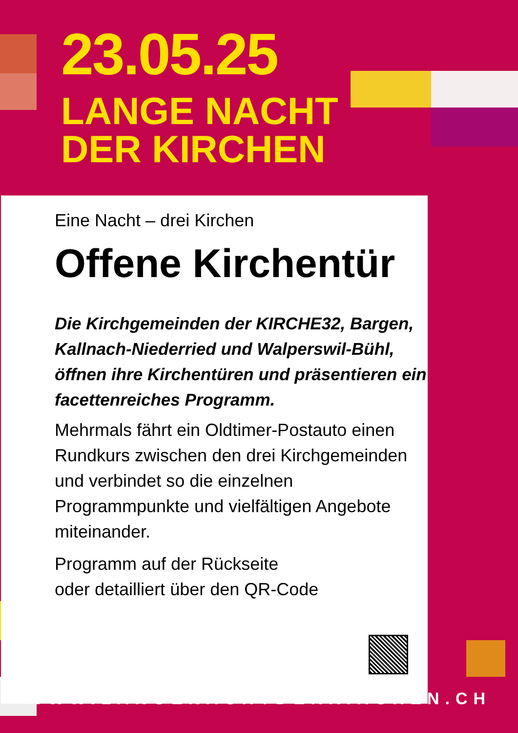23.05.25
LANGE NACHT
DER KIRCHEN
Eine Nacht – drei Kirchen
Offene Kirchentür
Die Kirchgemeinden der KIRCHE32, Bargen, Kallnach-Niederried und Walperswil-Bühl, öffnen ihre Kirchentü­ren und präsentieren ein facettenreiches Programm.
Mehrmals fährt ein Oldtimer-Postauto einen Rundkurs zwischen den drei Kirchgemeinden und verbindet so die einzelnen Programmpunkte und vielfältigen Angebote miteinander.
Programm auf der Rückseite
oder detailliert über den QR-Code
WWW.LANGENACHTDERKIRCHEN.CH